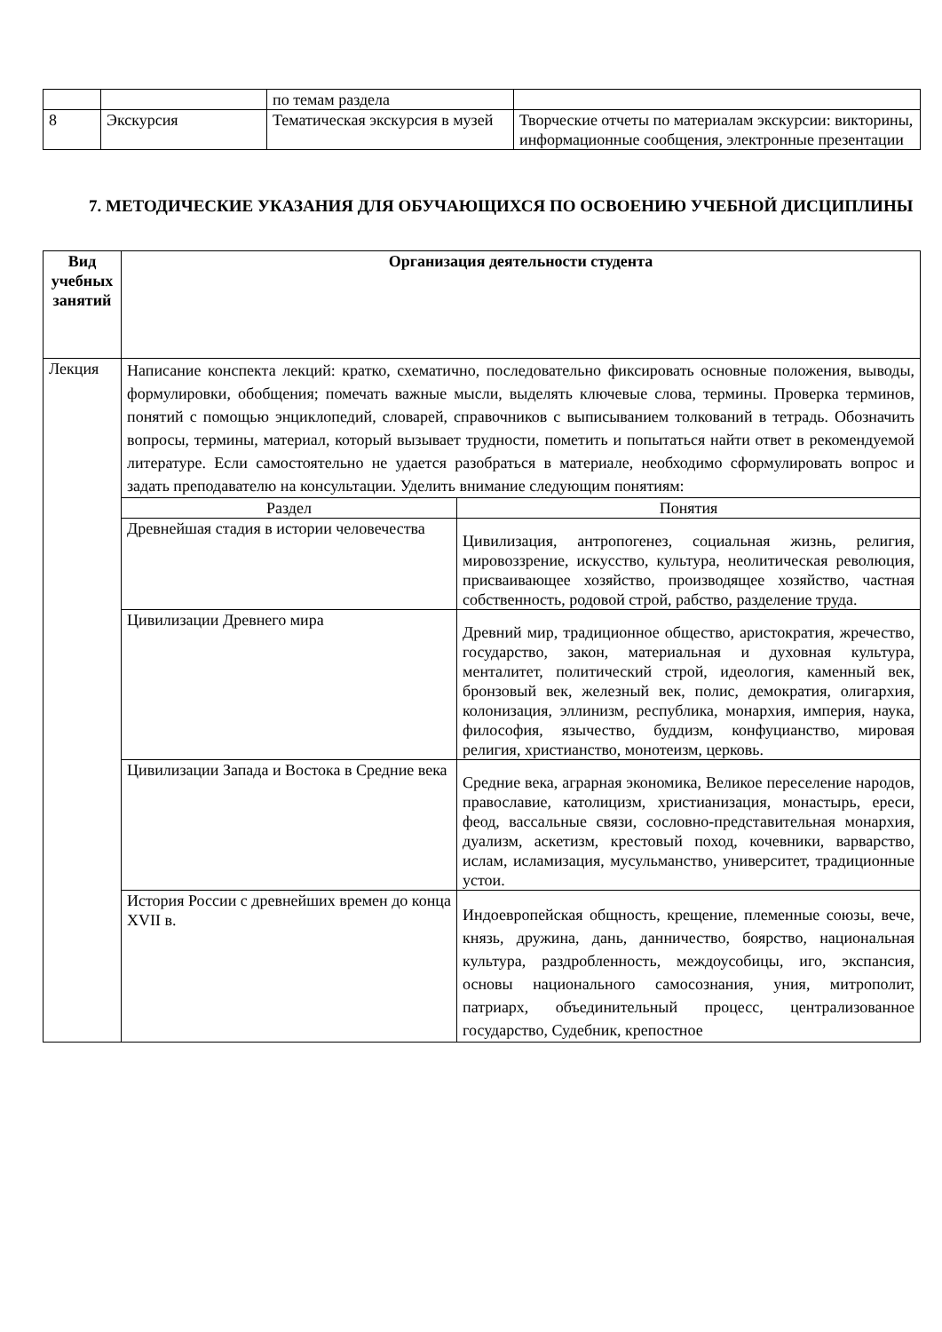| | | по темам раздела | |
| 8 | Экскурсия | Тематическая экскурсия в музей | Творческие отчеты по материалам экскурсии: викторины, информационные сообщения, электронные презентации |
7. МЕТОДИЧЕСКИЕ УКАЗАНИЯ ДЛЯ ОБУЧАЮЩИХСЯ ПО ОСВОЕНИЮ УЧЕБНОЙ ДИСЦИПЛИНЫ
| Вид учебных занятий | Организация деятельности студента |
| --- | --- |
| Лекция | Написание конспекта лекций: кратко, схематично, последовательно фиксировать основные положения, выводы, формулировки, обобщения; помечать важные мысли, выделять ключевые слова, термины. Проверка терминов, понятий с помощью энциклопедий, словарей, справочников с выписыванием толкований в тетрадь. Обозначить вопросы, термины, материал, который вызывает трудности, пометить и попытаться найти ответ в рекомендуемой литературе. Если самостоятельно не удается разобраться в материале, необходимо сформулировать вопрос и задать преподавателю на консультации. Уделить внимание следующим понятиям: / Раздел / Понятия / / --- / --- / / Древнейшая стадия в истории человечества / Цивилизация, антропогенез, социальная жизнь, религия, мировоззрение, искусство, культура, неолитическая революция, присваивающее хозяйство, производящее хозяйство, частная собственность, родовой строй, рабство, разделение труда. / / Цивилизации Древнего мира / Древний мир, традиционное общество, аристократия, жречество, государство, закон, материальная и духовная культура, менталитет, политический строй, идеология, каменный век, бронзовый век, железный век, полис, демократия, олигархия, колонизация, эллинизм, республика, монархия, империя, наука, философия, язычество, буддизм, конфуцианство, мировая религия, христианство, монотеизм, церковь. / / Цивилизации Запада и Востока в Средние века / Средние века, аграрная экономика, Великое переселение народов, православие, католицизм, христианизация, монастырь, ереси, феод, вассальные связи, сословно-представительная монархия, дуализм, аскетизм, крестовый поход, кочевники, варварство, ислам, исламизация, мусульманство, университет, традиционные устои. / / История России с древнейших времен до конца XVII в. / Индоевропейская общность, крещение, племенные союзы, вече, князь, дружина, дань, данничество, боярство, национальная культура, раздробленность, междоусобицы, иго, экспансия, основы национального самосознания, уния, митрополит, патриарх, объединительный процесс, централизованное государство, Судебник, крепостное / |